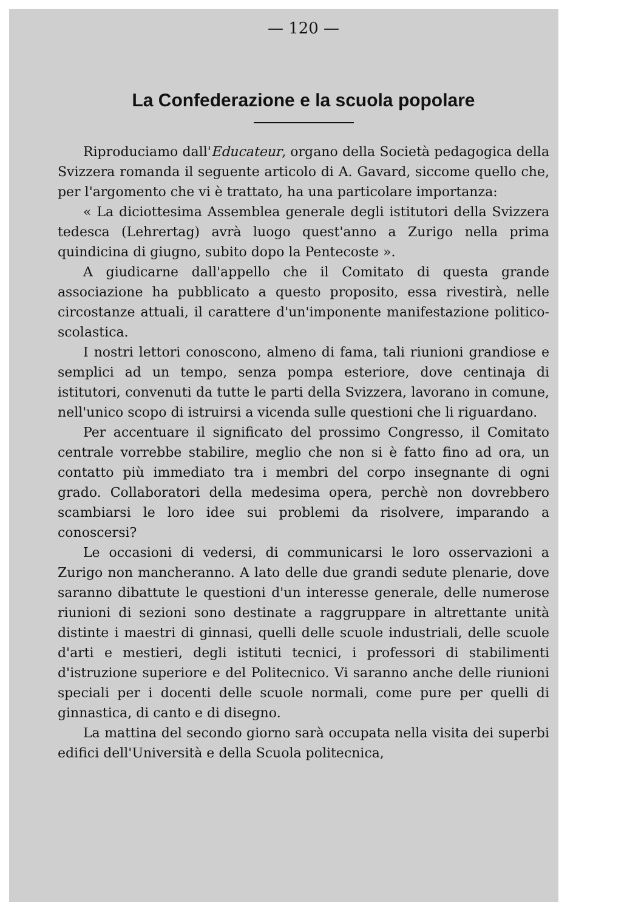— 120 —
La Confederazione e la scuola popolare
Riproduciamo dall'Educateur, organo della Società pedagogica della Svizzera romanda il seguente articolo di A. Gavard, siccome quello che, per l'argomento che vi è trattato, ha una particolare importanza:
« La diciottesima Assemblea generale degli istitutori della Svizzera tedesca (Lehrertag) avrà luogo quest'anno a Zurigo nella prima quindicina di giugno, subito dopo la Pentecoste ».
A giudicarne dall'appello che il Comitato di questa grande associazione ha pubblicato a questo proposito, essa rivestirà, nelle circostanze attuali, il carattere d'un'imponente manifestazione politico-scolastica.
I nostri lettori conoscono, almeno di fama, tali riunioni grandiose e semplici ad un tempo, senza pompa esteriore, dove centinaja di istitutori, convenuti da tutte le parti della Svizzera, lavorano in comune, nell'unico scopo di istruirsi a vicenda sulle questioni che li riguardano.
Per accentuare il significato del prossimo Congresso, il Comitato centrale vorrebbe stabilire, meglio che non si è fatto fino ad ora, un contatto più immediato tra i membri del corpo insegnante di ogni grado. Collaboratori della medesima opera, perchè non dovrebbero scambiarsi le loro idee sui problemi da risolvere, imparando a conoscersi?
Le occasioni di vedersi, di communicarsi le loro osservazioni a Zurigo non mancheranno. A lato delle due grandi sedute plenarie, dove saranno dibattute le questioni d'un interesse generale, delle numerose riunioni di sezioni sono destinate a raggruppare in altrettante unità distinte i maestri di ginnasi, quelli delle scuole industriali, delle scuole d'arti e mestieri, degli istituti tecnici, i professori di stabilimenti d'istruzione superiore e del Politecnico. Vi saranno anche delle riunioni speciali per i docenti delle scuole normali, come pure per quelli di ginnastica, di canto e di disegno.
La mattina del secondo giorno sarà occupata nella visita dei superbi edifici dell'Università e della Scuola politecnica,